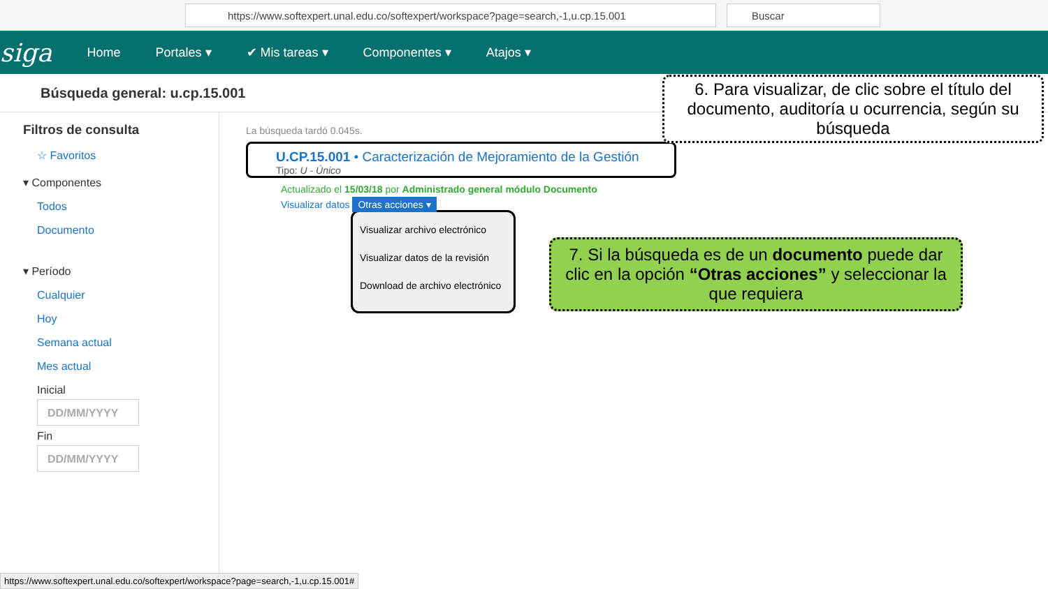https://www.softexpert.unal.edu.co/softexpert/workspace?page=search,-1,u.cp.15.001 Buscar
siga Home Portales ▾ ✔ Mis tareas ▾ Componentes ▾ Atajos ▾
Búsqueda general: u.cp.15.001
Filtros de consulta
☆ Favoritos
▾ Componentes
Todos
Documento
▾ Período
Cualquier
Hoy
Semana actual
Mes actual
Inicial
DD/MM/YYYY
Fin
DD/MM/YYYY
La búsqueda tardó 0.045s.
U.CP.15.001 • Caracterización de Mejoramiento de la Gestión
Tipo: U - Único
Actualizado el 15/03/18 por Administrado general módulo Documento
Visualizar datos Otras acciones ▾
Visualizar archivo electrónico
Visualizar datos de la revisión
Download de archivo electrónico
6. Para visualizar, de clic sobre el título del documento, auditoría u ocurrencia, según su búsqueda
7. Si la búsqueda es de un documento puede dar clic en la opción “Otras acciones” y seleccionar la que requiera
https://www.softexpert.unal.edu.co/softexpert/workspace?page=search,-1,u.cp.15.001#